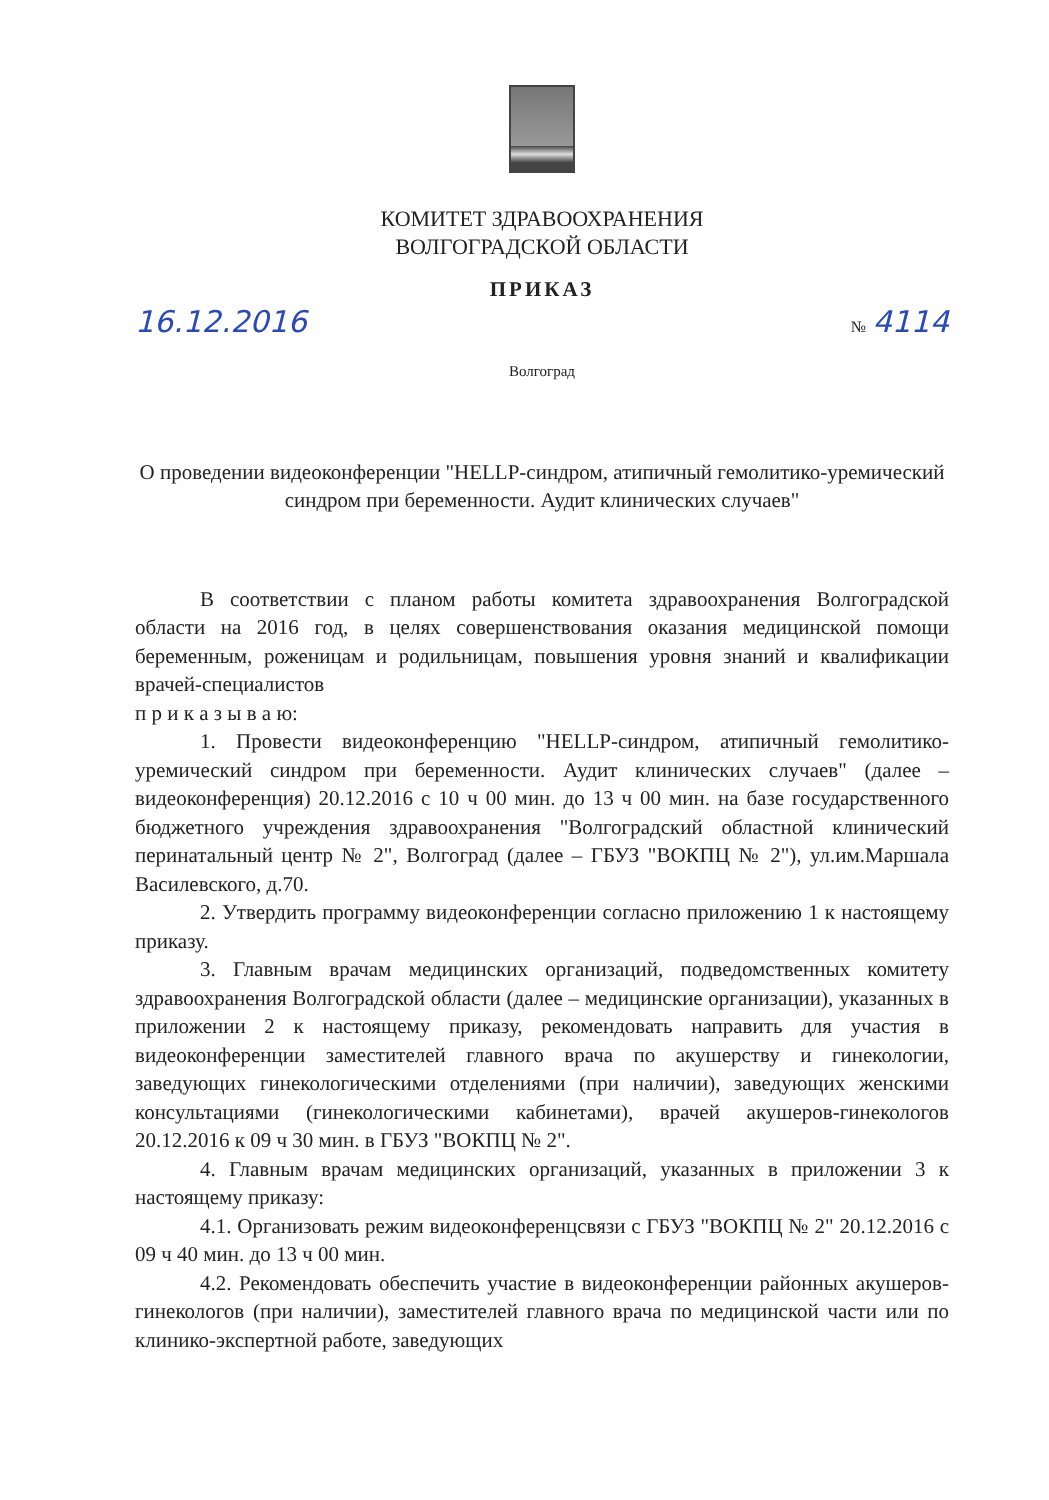КОМИТЕТ ЗДРАВООХРАНЕНИЯ
ВОЛГОГРАДСКОЙ ОБЛАСТИ
ПРИКАЗ
16.12.2016 № 4114
Волгоград
О проведении видеоконференции "HELLP-синдром, атипичный гемолитико-уремический синдром при беременности. Аудит клинических случаев"
В соответствии с планом работы комитета здравоохранения Волгоградской области на 2016 год, в целях совершенствования оказания медицинской помощи беременным, роженицам и родильницам, повышения уровня знаний и квалификации врачей-специалистов
п р и к а з ы в а ю:
1. Провести видеоконференцию "HELLP-синдром, атипичный гемолитико-уремический синдром при беременности. Аудит клинических случаев" (далее – видеоконференция) 20.12.2016 с 10 ч 00 мин. до 13 ч 00 мин. на базе государственного бюджетного учреждения здравоохранения "Волгоградский областной клинический перинатальный центр № 2", Волгоград (далее – ГБУЗ "ВОКПЦ № 2"), ул.им.Маршала Василевского, д.70.
2. Утвердить программу видеоконференции согласно приложению 1 к настоящему приказу.
3. Главным врачам медицинских организаций, подведомственных комитету здравоохранения Волгоградской области (далее – медицинские организации), указанных в приложении 2 к настоящему приказу, рекомендовать направить для участия в видеоконференции заместителей главного врача по акушерству и гинекологии, заведующих гинекологическими отделениями (при наличии), заведующих женскими консультациями (гинекологическими кабинетами), врачей акушеров-гинекологов 20.12.2016 к 09 ч 30 мин. в ГБУЗ "ВОКПЦ № 2".
4. Главным врачам медицинских организаций, указанных в приложении 3 к настоящему приказу:
4.1. Организовать режим видеоконференцсвязи с ГБУЗ "ВОКПЦ № 2" 20.12.2016 с 09 ч 40 мин. до 13 ч 00 мин.
4.2. Рекомендовать обеспечить участие в видеоконференции районных акушеров-гинекологов (при наличии), заместителей главного врача по медицинской части или по клинико-экспертной работе, заведующих